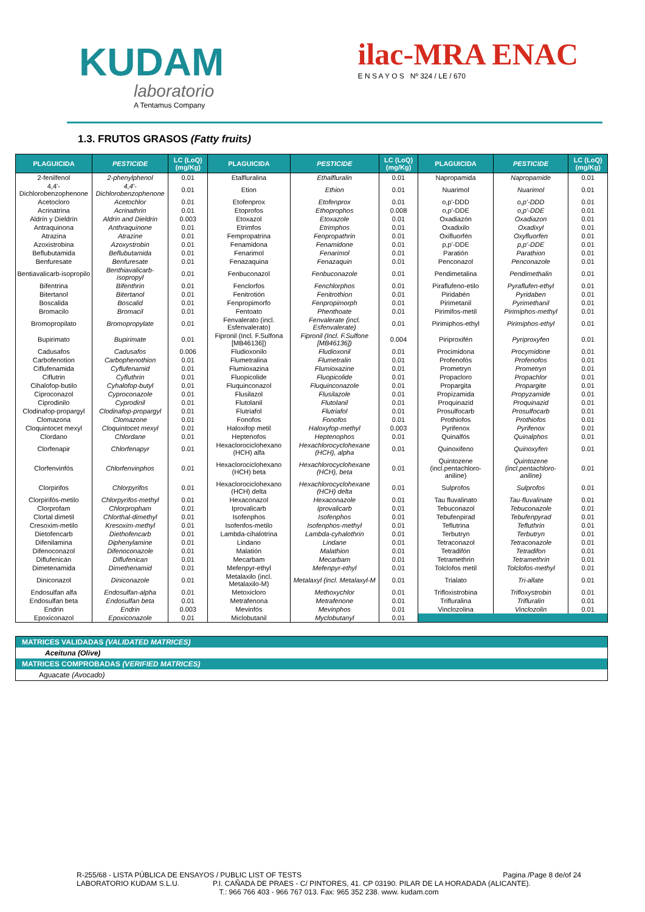KUDAM
laboratorio
A Tentamus Company
ilac-MRA ENAC
E N S A Y O S Nº 324 / LE / 670
1.3. FRUTOS GRASOS (Fatty fruits)
| PLAGUICIDA | PESTICIDE | LC (LoQ) (mg/Kg) | PLAGUICIDA | PESTICIDE | LC (LoQ) (mg/Kg) | PLAGUICIDA | PESTICIDE | LC (LoQ) (mg/Kg) |
| --- | --- | --- | --- | --- | --- | --- | --- | --- |
| 2-fenilfenol | 2-phenylphenol | 0.01 | Etalfluralina | Ethalfluralin | 0.01 | Napropamida | Napropamide | 0.01 |
| 4,4'-Dichlorobenzophenone | 4,4'-Dichlorobenzophenone | 0.01 | Etion | Ethion | 0.01 | Nuarimol | Nuarimol | 0.01 |
| Acetocloro | Acetochlor | 0.01 | Etofenprox | Etofenprox | 0.01 | o,p'-DDD | o,p'-DDD | 0.01 |
| Acrinatrina | Acrinathrin | 0.01 | Etoprofos | Ethoprophos | 0.008 | o,p'-DDE | o,p'-DDE | 0.01 |
| Aldrín y Dieldrín | Aldrin and Dieldrin | 0.003 | Etoxazol | Etoxazole | 0.01 | Oxadiazón | Oxadiazon | 0.01 |
| Antraquinona | Anthraquinone | 0.01 | Etrimfos | Etrimphos | 0.01 | Oxadixilo | Oxadixyl | 0.01 |
| Atrazina | Atrazine | 0.01 | Fempropatrina | Fenpropathrin | 0.01 | Oxifluorfén | Oxyfluorfen | 0.01 |
| Azoxistrobina | Azoxystrobin | 0.01 | Fenamidona | Fenamidone | 0.01 | p,p'-DDE | p,p'-DDE | 0.01 |
| Beflubutamida | Beflubutamida | 0.01 | Fenarimol | Fenarimol | 0.01 | Paratión | Parathion | 0.01 |
| Benfuresate | Benfuresate | 0.01 | Fenazaquina | Fenazaquin | 0.01 | Penconazol | Penconazole | 0.01 |
| Bentiavalicarb-isopropilo | Benthiavalicarb-isopropyl | 0.01 | Fenbuconazol | Fenbuconazole | 0.01 | Pendimetalina | Pendimethalin | 0.01 |
| Bifentrina | Bifenthrin | 0.01 | Fenclorfos | Fenchlorphos | 0.01 | Piraflufeno-etilo | Pyraflufen-ethyl | 0.01 |
| Bitertanol | Bitertanol | 0.01 | Fenitrotión | Fenitrothion | 0.01 | Piridabén | Pyridaben | 0.01 |
| Boscalida | Boscalid | 0.01 | Fenpropimorfo | Fenpropimorph | 0.01 | Pirimetanil | Pyrimethanil | 0.01 |
| Bromacilo | Bromacil | 0.01 | Fentoato | Phenthoate | 0.01 | Pirimifos-metil | Pirimiphos-methyl | 0.01 |
| Bromopropilato | Bromopropylate | 0.01 | Fenvalerato (incl. Esfenvalerato) | Fenvalerate (incl. Esfenvalerate) | 0.01 | Pirimiphos-ethyl | Pirimiphos-ethyl | 0.01 |
| Bupirimato | Bupirimate | 0.01 | Fipronil (Incl. F.Sulfona [MB46136]) | Fipronil (Incl. F.Sulfone [MB46136]) | 0.004 | Piriproxifén | Pyriproxyfen | 0.01 |
| Cadusafos | Cadusafos | 0.006 | Fludioxonilo | Fludioxonil | 0.01 | Procimidona | Procymidone | 0.01 |
| Carbofenotion | Carbophenothion | 0.01 | Flumetralina | Flumetralin | 0.01 | Profenofós | Profenofos | 0.01 |
| Ciflufenamida | Cyflufenamid | 0.01 | Flumioxazina | Flumioxazine | 0.01 | Prometryn | Prometryn | 0.01 |
| Ciflutrin | Cyfluthrin | 0.01 | Fluopicolide | Fluopicolide | 0.01 | Propacloro | Propachlor | 0.01 |
| Cihalofop-butilo | Cyhalofop-butyl | 0.01 | Fluquinconazol | Fluquinconazole | 0.01 | Propargita | Propargite | 0.01 |
| Ciproconazol | Cyproconazole | 0.01 | Flusilazol | Flusilazole | 0.01 | Propizamida | Propyzamide | 0.01 |
| Ciprodinilo | Cyprodinil | 0.01 | Flutolanil | Flutolanil | 0.01 | Proquinazid | Proquinazid | 0.01 |
| Clodinafop-propargyl | Clodinafop-propargyl | 0.01 | Flutriafol | Flutriafol | 0.01 | Prosulfocarb | Prosulfocarb | 0.01 |
| Clomazona | Clomazone | 0.01 | Fonofos | Fonofos | 0.01 | Prothiofos | Prothiofos | 0.01 |
| Cloquintocet mexyl | Cloquintocet mexyl | 0.01 | Haloxifop metil | Haloxyfop-methyl | 0.003 | Pyrifenox | Pyrifenox | 0.01 |
| Clordano | Chlordane | 0.01 | Heptenofos | Heptenophos | 0.01 | Quinalfós | Quinalphos | 0.01 |
| Clorfenapir | Chlorfenapyr | 0.01 | Hexaclorociclohexano (HCH) alfa | Hexachlorocyclohexane (HCH), alpha | 0.01 | Quinoxifeno | Quinoxyfen | 0.01 |
| Clorfenvinfós | Chlorfenvinphos | 0.01 | Hexaclorociclohexano (HCH) beta | Hexachlorocyclohexane (HCH), beta | 0.01 | Quintozene (incl.pentachloro-aniline) | Quintozene (incl.pentachloro-aniline) | 0.01 |
| Clorpirifos | Chlorpyrifos | 0.01 | Hexaclorociclohexano (HCH) delta | Hexachlorocyclohexane (HCH) delta | 0.01 | Sulprofos | Sulprofos | 0.01 |
| Clorpirifós-metilo | Chlorpyrifos-methyl | 0.01 | Hexaconazol | Hexaconazole | 0.01 | Tau fluvalinato | Tau-fluvalinate | 0.01 |
| Clorprofam | Chlorpropham | 0.01 | Iprovalicarb | Iprovalicarb | 0.01 | Tebuconazol | Tebuconazole | 0.01 |
| Clortal dimetil | Chlorthal-dimethyl | 0.01 | Isofenphos | Isofenphos | 0.01 | Tebufenpirad | Tebufenpyrad | 0.01 |
| Cresoxim-metilo | Kresoxim-methyl | 0.01 | Isofenfos-metilo | Isofenphos-methyl | 0.01 | Teflutrina | Tefluthrin | 0.01 |
| Dietofencarb | Diethofencarb | 0.01 | Lambda-cihalotrina | Lambda-cyhalothrin | 0.01 | Terbutryn | Terbutryn | 0.01 |
| Difenilamina | Diphenylamine | 0.01 | Lindano | Lindane | 0.01 | Tetraconazol | Tetraconazole | 0.01 |
| Difenoconazol | Difenoconazole | 0.01 | Malatión | Malathion | 0.01 | Tetradifón | Tetradifon | 0.01 |
| Diflufenicán | Diflufenican | 0.01 | Mecarbam | Mecarbam | 0.01 | Tetramethrin | Tetramethrin | 0.01 |
| Dimetenamida | Dimethenamid | 0.01 | Mefenpyr-ethyl | Mefenpyr-ethyl | 0.01 | Tolclofos metil | Tolclofos-methyl | 0.01 |
| Diniconazol | Diniconazole | 0.01 | Metalaxilo (incl. Metalaxilo-M) | Metalaxyl (incl. Metalaxyl-M | 0.01 | Trialato | Tri-allate | 0.01 |
| Endosulfan alfa | Endosulfan-alpha | 0.01 | Metoxicloro | Methoxychlor | 0.01 | Trifloxistrobina | Trifloxystrobin | 0.01 |
| Endosulfan beta | Endosulfan beta | 0.01 | Metrafenona | Metrafenone | 0.01 | Trifluralina | Trifluralin | 0.01 |
| Endrin | Endrin | 0.003 | Mevinfós | Mevinphos | 0.01 | Vinclozolina | Vinclozolin | 0.01 |
| Epoxiconazol | Epoxiconazole | 0.01 | Miclobutanil | Myclobutanyl | 0.01 | | | |
| MATRICES VALIDADAS (VALIDATED MATRICES) |
| Aceituna (Olive) |
| MATRICES COMPROBADAS (VERIFIED MATRICES) |
| Aguacate (Avocado) |
R-255/68 - LISTA PÚBLICA DE ENSAYOS / PUBLIC LIST OF TESTS Pagina /Page 8 de/of 24
LABORATORIO KUDAM S.L.U. P.I. CAÑADA DE PRAES - C/ PINTORES, 41. CP 03190. PILAR DE LA HORADADA (ALICANTE).
T.: 966 766 403 - 966 767 013. Fax: 965 352 238. www. kudam.com